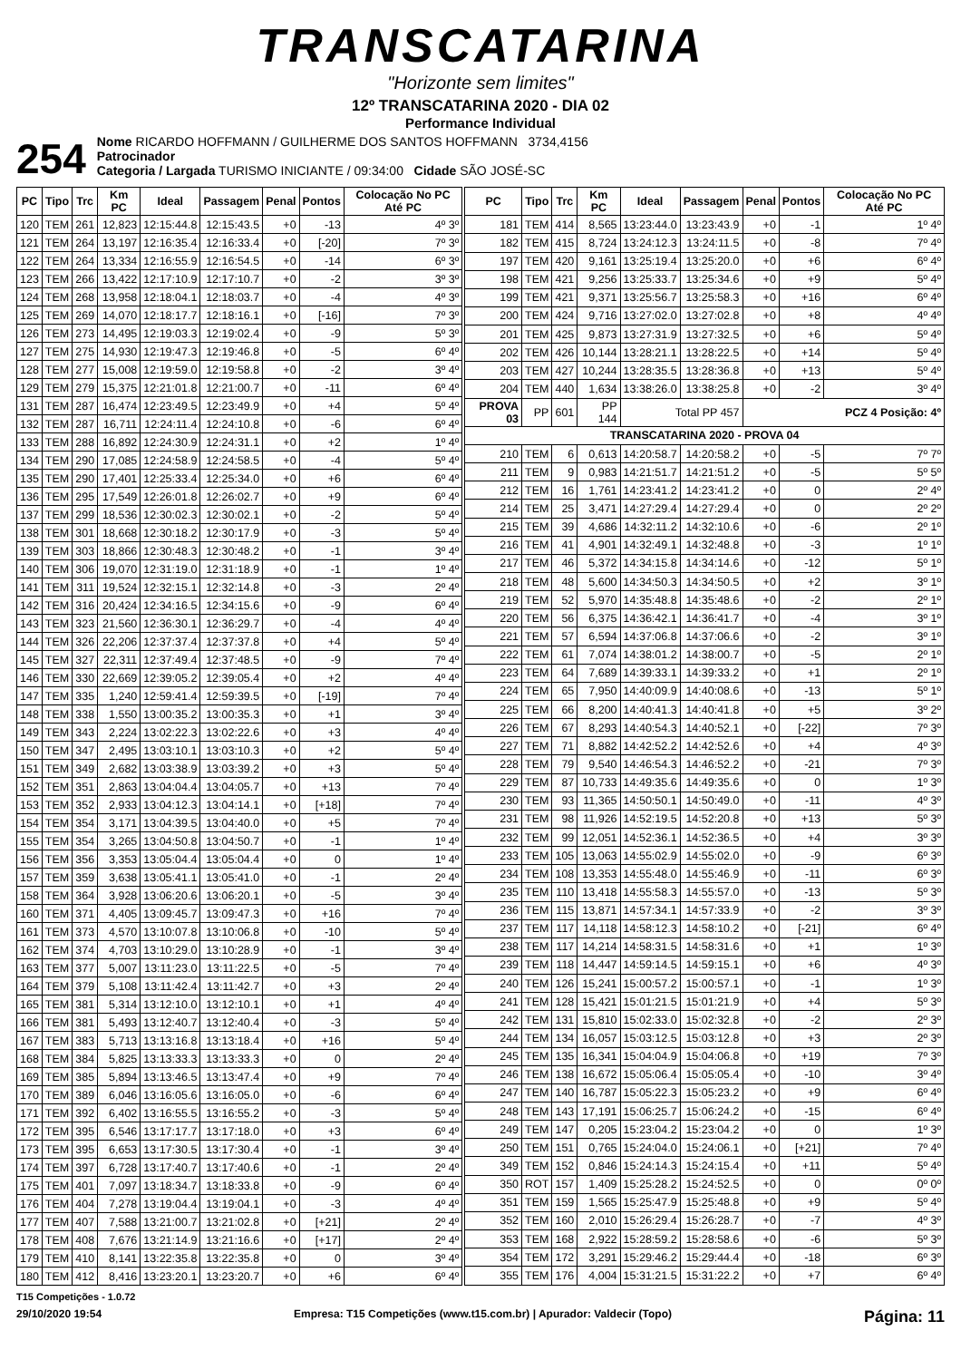TRANSCATARINA
"Horizonte sem limites"
12º TRANSCATARINA 2020 - DIA 02
Performance Individual
254
Nome RICARDO HOFFMANN / GUILHERME DOS SANTOS HOFFMANN 3734,4156
Patrocinador
Categoria / Largada TURISMO INICIANTE / 09:34:00 Cidade SÃO JOSÉ-SC
| PC | Tipo | Trc | Km PC | Ideal | Passagem | Penal | Pontos | Colocação No PC Até PC |
| --- | --- | --- | --- | --- | --- | --- | --- | --- |
| 120 | TEM | 261 | 12,823 | 12:15:44.8 | 12:15:43.5 | +0 | -13 | 4º 3º |
| 121 | TEM | 264 | 13,197 | 12:16:35.4 | 12:16:33.4 | +0 | [-20] | 7º 3º |
| 122 | TEM | 264 | 13,334 | 12:16:55.9 | 12:16:54.5 | +0 | -14 | 6º 3º |
| 123 | TEM | 266 | 13,422 | 12:17:10.9 | 12:17:10.7 | +0 | -2 | 3º 3º |
| 124 | TEM | 268 | 13,958 | 12:18:04.1 | 12:18:03.7 | +0 | -4 | 4º 3º |
| 125 | TEM | 269 | 14,070 | 12:18:17.7 | 12:18:16.1 | +0 | [-16] | 7º 3º |
| 126 | TEM | 273 | 14,495 | 12:19:03.3 | 12:19:02.4 | +0 | -9 | 5º 3º |
| 127 | TEM | 275 | 14,930 | 12:19:47.3 | 12:19:46.8 | +0 | -5 | 6º 4º |
| 128 | TEM | 277 | 15,008 | 12:19:59.0 | 12:19:58.8 | +0 | -2 | 3º 4º |
| 129 | TEM | 279 | 15,375 | 12:21:01.8 | 12:21:00.7 | +0 | -11 | 6º 4º |
| 131 | TEM | 287 | 16,474 | 12:23:49.5 | 12:23:49.9 | +0 | +4 | 5º 4º |
| 132 | TEM | 287 | 16,711 | 12:24:11.4 | 12:24:10.8 | +0 | -6 | 6º 4º |
| 133 | TEM | 288 | 16,892 | 12:24:30.9 | 12:24:31.1 | +0 | +2 | 1º 4º |
| 134 | TEM | 290 | 17,085 | 12:24:58.9 | 12:24:58.5 | +0 | -4 | 5º 4º |
| 135 | TEM | 290 | 17,401 | 12:25:33.4 | 12:25:34.0 | +0 | +6 | 6º 4º |
| 136 | TEM | 295 | 17,549 | 12:26:01.8 | 12:26:02.7 | +0 | +9 | 6º 4º |
| 137 | TEM | 299 | 18,536 | 12:30:02.3 | 12:30:02.1 | +0 | -2 | 5º 4º |
| 138 | TEM | 301 | 18,668 | 12:30:18.2 | 12:30:17.9 | +0 | -3 | 5º 4º |
| 139 | TEM | 303 | 18,866 | 12:30:48.3 | 12:30:48.2 | +0 | -1 | 3º 4º |
| 140 | TEM | 306 | 19,070 | 12:31:19.0 | 12:31:18.9 | +0 | -1 | 1º 4º |
| 141 | TEM | 311 | 19,524 | 12:32:15.1 | 12:32:14.8 | +0 | -3 | 2º 4º |
| 142 | TEM | 316 | 20,424 | 12:34:16.5 | 12:34:15.6 | +0 | -9 | 6º 4º |
| 143 | TEM | 323 | 21,560 | 12:36:30.1 | 12:36:29.7 | +0 | -4 | 4º 4º |
| 144 | TEM | 326 | 22,206 | 12:37:37.4 | 12:37:37.8 | +0 | +4 | 5º 4º |
| 145 | TEM | 327 | 22,311 | 12:37:49.4 | 12:37:48.5 | +0 | -9 | 7º 4º |
| 146 | TEM | 330 | 22,669 | 12:39:05.2 | 12:39:05.4 | +0 | +2 | 4º 4º |
| 147 | TEM | 335 | 1,240 | 12:59:41.4 | 12:59:39.5 | +0 | [-19] | 7º 4º |
| 148 | TEM | 338 | 1,550 | 13:00:35.2 | 13:00:35.3 | +0 | +1 | 3º 4º |
| 149 | TEM | 343 | 2,224 | 13:02:22.3 | 13:02:22.6 | +0 | +3 | 4º 4º |
| 150 | TEM | 347 | 2,495 | 13:03:10.1 | 13:03:10.3 | +0 | +2 | 5º 4º |
| 151 | TEM | 349 | 2,682 | 13:03:38.9 | 13:03:39.2 | +0 | +3 | 5º 4º |
| 152 | TEM | 351 | 2,863 | 13:04:04.4 | 13:04:05.7 | +0 | +13 | 7º 4º |
| 153 | TEM | 352 | 2,933 | 13:04:12.3 | 13:04:14.1 | +0 | [+18] | 7º 4º |
| 154 | TEM | 354 | 3,171 | 13:04:39.5 | 13:04:40.0 | +0 | +5 | 7º 4º |
| 155 | TEM | 354 | 3,265 | 13:04:50.8 | 13:04:50.7 | +0 | -1 | 1º 4º |
| 156 | TEM | 356 | 3,353 | 13:05:04.4 | 13:05:04.4 | +0 | 0 | 1º 4º |
| 157 | TEM | 359 | 3,638 | 13:05:41.1 | 13:05:41.0 | +0 | -1 | 2º 4º |
| 158 | TEM | 364 | 3,928 | 13:06:20.6 | 13:06:20.1 | +0 | -5 | 3º 4º |
| 160 | TEM | 371 | 4,405 | 13:09:45.7 | 13:09:47.3 | +0 | +16 | 7º 4º |
| 161 | TEM | 373 | 4,570 | 13:10:07.8 | 13:10:06.8 | +0 | -10 | 5º 4º |
| 162 | TEM | 374 | 4,703 | 13:10:29.0 | 13:10:28.9 | +0 | -1 | 3º 4º |
| 163 | TEM | 377 | 5,007 | 13:11:23.0 | 13:11:22.5 | +0 | -5 | 7º 4º |
| 164 | TEM | 379 | 5,108 | 13:11:42.4 | 13:11:42.7 | +0 | +3 | 2º 4º |
| 165 | TEM | 381 | 5,314 | 13:12:10.0 | 13:12:10.1 | +0 | +1 | 4º 4º |
| 166 | TEM | 381 | 5,493 | 13:12:40.7 | 13:12:40.4 | +0 | -3 | 5º 4º |
| 167 | TEM | 383 | 5,713 | 13:13:16.8 | 13:13:18.4 | +0 | +16 | 5º 4º |
| 168 | TEM | 384 | 5,825 | 13:13:33.3 | 13:13:33.3 | +0 | 0 | 2º 4º |
| 169 | TEM | 385 | 5,894 | 13:13:46.5 | 13:13:47.4 | +0 | +9 | 7º 4º |
| 170 | TEM | 389 | 6,046 | 13:16:05.6 | 13:16:05.0 | +0 | -6 | 6º 4º |
| 171 | TEM | 392 | 6,402 | 13:16:55.5 | 13:16:55.2 | +0 | -3 | 5º 4º |
| 172 | TEM | 395 | 6,546 | 13:17:17.7 | 13:17:18.0 | +0 | +3 | 6º 4º |
| 173 | TEM | 395 | 6,653 | 13:17:30.5 | 13:17:30.4 | +0 | -1 | 3º 4º |
| 174 | TEM | 397 | 6,728 | 13:17:40.7 | 13:17:40.6 | +0 | -1 | 2º 4º |
| 175 | TEM | 401 | 7,097 | 13:18:34.7 | 13:18:33.8 | +0 | -9 | 6º 4º |
| 176 | TEM | 404 | 7,278 | 13:19:04.4 | 13:19:04.1 | +0 | -3 | 4º 4º |
| 177 | TEM | 407 | 7,588 | 13:21:00.7 | 13:21:02.8 | +0 | [+21] | 2º 4º |
| 178 | TEM | 408 | 7,676 | 13:21:14.9 | 13:21:16.6 | +0 | [+17] | 2º 4º |
| 179 | TEM | 410 | 8,141 | 13:22:35.8 | 13:22:35.8 | +0 | 0 | 3º 4º |
| 180 | TEM | 412 | 8,416 | 13:23:20.1 | 13:23:20.7 | +0 | +6 | 6º 4º |
| PC | Tipo | Trc | Km PC | Ideal | Passagem | Penal | Pontos | Colocação No PC Até PC |
| --- | --- | --- | --- | --- | --- | --- | --- | --- |
| 181 | TEM | 414 | 8,565 | 13:23:44.0 | 13:23:43.9 | +0 | -1 | 1º 4º |
| 182 | TEM | 415 | 8,724 | 13:24:12.3 | 13:24:11.5 | +0 | -8 | 7º 4º |
| 197 | TEM | 420 | 9,161 | 13:25:19.4 | 13:25:20.0 | +0 | +6 | 6º 4º |
| 198 | TEM | 421 | 9,256 | 13:25:33.7 | 13:25:34.6 | +0 | +9 | 5º 4º |
| 199 | TEM | 421 | 9,371 | 13:25:56.7 | 13:25:58.3 | +0 | +16 | 6º 4º |
| 200 | TEM | 424 | 9,716 | 13:27:02.0 | 13:27:02.8 | +0 | +8 | 4º 4º |
| 201 | TEM | 425 | 9,873 | 13:27:31.9 | 13:27:32.5 | +0 | +6 | 5º 4º |
| 202 | TEM | 426 | 10,144 | 13:28:21.1 | 13:28:22.5 | +0 | +14 | 5º 4º |
| 203 | TEM | 427 | 10,244 | 13:28:35.5 | 13:28:36.8 | +0 | +13 | 5º 4º |
| 204 | TEM | 440 | 1,634 | 13:38:26.0 | 13:38:25.8 | +0 | -2 | 3º 4º |
| PROVA 03 | PP | 601 | PP 144 | Total PP 457 | | PCZ 4 Posição: 4º | | |
| TRANSCATARINA 2020 - PROVA 04 | | | | | | | | |
| 210 | TEM | 6 | 0,613 | 14:20:58.7 | 14:20:58.2 | +0 | -5 | 7º 7º |
| 211 | TEM | 9 | 0,983 | 14:21:51.7 | 14:21:51.2 | +0 | -5 | 5º 5º |
| 212 | TEM | 16 | 1,761 | 14:23:41.2 | 14:23:41.2 | +0 | 0 | 2º 4º |
| 214 | TEM | 25 | 3,471 | 14:27:29.4 | 14:27:29.4 | +0 | 0 | 2º 2º |
| 215 | TEM | 39 | 4,686 | 14:32:11.2 | 14:32:10.6 | +0 | -6 | 2º 1º |
| 216 | TEM | 41 | 4,901 | 14:32:49.1 | 14:32:48.8 | +0 | -3 | 1º 1º |
| 217 | TEM | 46 | 5,372 | 14:34:15.8 | 14:34:14.6 | +0 | -12 | 5º 1º |
| 218 | TEM | 48 | 5,600 | 14:34:50.3 | 14:34:50.5 | +0 | +2 | 3º 1º |
| 219 | TEM | 52 | 5,970 | 14:35:48.8 | 14:35:48.6 | +0 | -2 | 2º 1º |
| 220 | TEM | 56 | 6,375 | 14:36:42.1 | 14:36:41.7 | +0 | -4 | 3º 1º |
| 221 | TEM | 57 | 6,594 | 14:37:06.8 | 14:37:06.6 | +0 | -2 | 3º 1º |
| 222 | TEM | 61 | 7,074 | 14:38:01.2 | 14:38:00.7 | +0 | -5 | 2º 1º |
| 223 | TEM | 64 | 7,689 | 14:39:33.1 | 14:39:33.2 | +0 | +1 | 2º 1º |
| 224 | TEM | 65 | 7,950 | 14:40:09.9 | 14:40:08.6 | +0 | -13 | 5º 1º |
| 225 | TEM | 66 | 8,200 | 14:40:41.3 | 14:40:41.8 | +0 | +5 | 3º 2º |
| 226 | TEM | 67 | 8,293 | 14:40:54.3 | 14:40:52.1 | +0 | [-22] | 7º 3º |
| 227 | TEM | 71 | 8,882 | 14:42:52.2 | 14:42:52.6 | +0 | +4 | 4º 3º |
| 228 | TEM | 79 | 9,540 | 14:46:54.3 | 14:46:52.2 | +0 | -21 | 7º 3º |
| 229 | TEM | 87 | 10,733 | 14:49:35.6 | 14:49:35.6 | +0 | 0 | 1º 3º |
| 230 | TEM | 93 | 11,365 | 14:50:50.1 | 14:50:49.0 | +0 | -11 | 4º 3º |
| 231 | TEM | 98 | 11,926 | 14:52:19.5 | 14:52:20.8 | +0 | +13 | 5º 3º |
| 232 | TEM | 99 | 12,051 | 14:52:36.1 | 14:52:36.5 | +0 | +4 | 3º 3º |
| 233 | TEM | 105 | 13,063 | 14:55:02.9 | 14:55:02.0 | +0 | -9 | 6º 3º |
| 234 | TEM | 108 | 13,353 | 14:55:48.0 | 14:55:46.9 | +0 | -11 | 6º 3º |
| 235 | TEM | 110 | 13,418 | 14:55:58.3 | 14:55:57.0 | +0 | -13 | 5º 3º |
| 236 | TEM | 115 | 13,871 | 14:57:34.1 | 14:57:33.9 | +0 | -2 | 3º 3º |
| 237 | TEM | 117 | 14,118 | 14:58:12.3 | 14:58:10.2 | +0 | [-21] | 6º 4º |
| 238 | TEM | 117 | 14,214 | 14:58:31.5 | 14:58:31.6 | +0 | +1 | 1º 3º |
| 239 | TEM | 118 | 14,447 | 14:59:14.5 | 14:59:15.1 | +0 | +6 | 4º 3º |
| 240 | TEM | 126 | 15,241 | 15:00:57.2 | 15:00:57.1 | +0 | -1 | 1º 3º |
| 241 | TEM | 128 | 15,421 | 15:01:21.5 | 15:01:21.9 | +0 | +4 | 5º 3º |
| 242 | TEM | 131 | 15,810 | 15:02:33.0 | 15:02:32.8 | +0 | -2 | 2º 3º |
| 244 | TEM | 134 | 16,057 | 15:03:12.5 | 15:03:12.8 | +0 | +3 | 2º 3º |
| 245 | TEM | 135 | 16,341 | 15:04:04.9 | 15:04:06.8 | +0 | +19 | 7º 3º |
| 246 | TEM | 138 | 16,672 | 15:05:06.4 | 15:05:05.4 | +0 | -10 | 3º 4º |
| 247 | TEM | 140 | 16,787 | 15:05:22.3 | 15:05:23.2 | +0 | +9 | 6º 4º |
| 248 | TEM | 143 | 17,191 | 15:06:25.7 | 15:06:24.2 | +0 | -15 | 6º 4º |
| 249 | TEM | 147 | 0,205 | 15:23:04.2 | 15:23:04.2 | +0 | 0 | 1º 3º |
| 250 | TEM | 151 | 0,765 | 15:24:04.0 | 15:24:06.1 | +0 | [+21] | 7º 4º |
| 349 | TEM | 152 | 0,846 | 15:24:14.3 | 15:24:15.4 | +0 | +11 | 5º 4º |
| 350 | ROT | 157 | 1,409 | 15:25:28.2 | 15:24:52.5 | +0 | 0 | 0º 0º |
| 351 | TEM | 159 | 1,565 | 15:25:47.9 | 15:25:48.8 | +0 | +9 | 5º 4º |
| 352 | TEM | 160 | 2,010 | 15:26:29.4 | 15:26:28.7 | +0 | -7 | 4º 3º |
| 353 | TEM | 168 | 2,922 | 15:28:59.2 | 15:28:58.6 | +0 | -6 | 5º 3º |
| 354 | TEM | 172 | 3,291 | 15:29:46.2 | 15:29:44.4 | +0 | -18 | 6º 3º |
| 355 | TEM | 176 | 4,004 | 15:31:21.5 | 15:31:22.2 | +0 | +7 | 6º 4º |
T15 Competições - 1.0.72
29/10/2020 19:54 Empresa: T15 Competições (www.t15.com.br) | Apurador: Valdecir (Topo) Página: 11